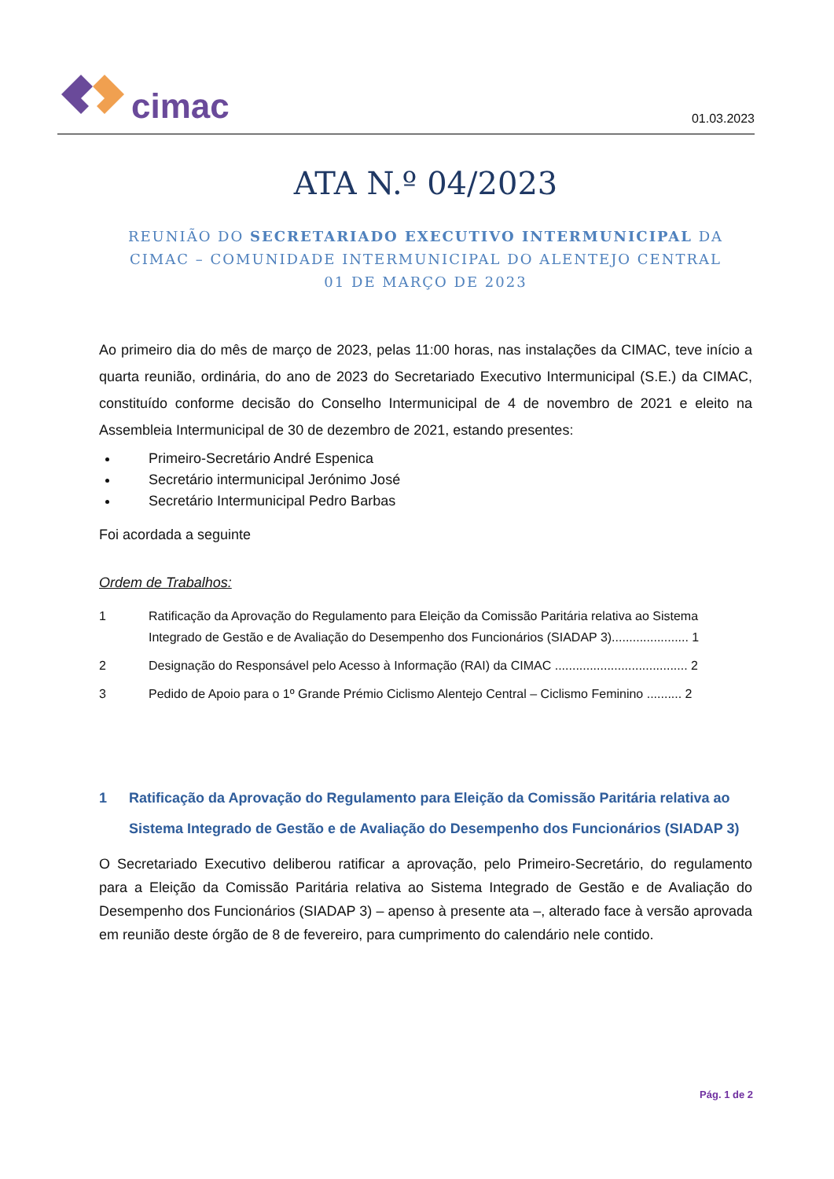cimac
01.03.2023
ATA N.º 04/2023
REUNIÃO DO SECRETARIADO EXECUTIVO INTERMUNICIPAL DA
CIMAC – COMUNIDADE INTERMUNICIPAL DO ALENTEJO CENTRAL
01 DE MARÇO DE 2023
Ao primeiro dia do mês de março de 2023, pelas 11:00 horas, nas instalações da CIMAC, teve início a quarta reunião, ordinária, do ano de 2023 do Secretariado Executivo Intermunicipal (S.E.) da CIMAC, constituído conforme decisão do Conselho Intermunicipal de 4 de novembro de 2021 e eleito na Assembleia Intermunicipal de 30 de dezembro de 2021, estando presentes:
Primeiro-Secretário André Espenica
Secretário intermunicipal Jerónimo José
Secretário Intermunicipal Pedro Barbas
Foi acordada a seguinte
Ordem de Trabalhos:
1 Ratificação da Aprovação do Regulamento para Eleição da Comissão Paritária relativa ao Sistema Integrado de Gestão e de Avaliação do Desempenho dos Funcionários (SIADAP 3)...................... 1
2 Designação do Responsável pelo Acesso à Informação (RAI) da CIMAC ...................................... 2
3 Pedido de Apoio para o 1º Grande Prémio Ciclismo Alentejo Central – Ciclismo Feminino .......... 2
1 Ratificação da Aprovação do Regulamento para Eleição da Comissão Paritária relativa ao Sistema Integrado de Gestão e de Avaliação do Desempenho dos Funcionários (SIADAP 3)
O Secretariado Executivo deliberou ratificar a aprovação, pelo Primeiro-Secretário, do regulamento para a Eleição da Comissão Paritária relativa ao Sistema Integrado de Gestão e de Avaliação do Desempenho dos Funcionários (SIADAP 3) – apenso à presente ata –, alterado face à versão aprovada em reunião deste órgão de 8 de fevereiro, para cumprimento do calendário nele contido.
Pág. 1 de 2